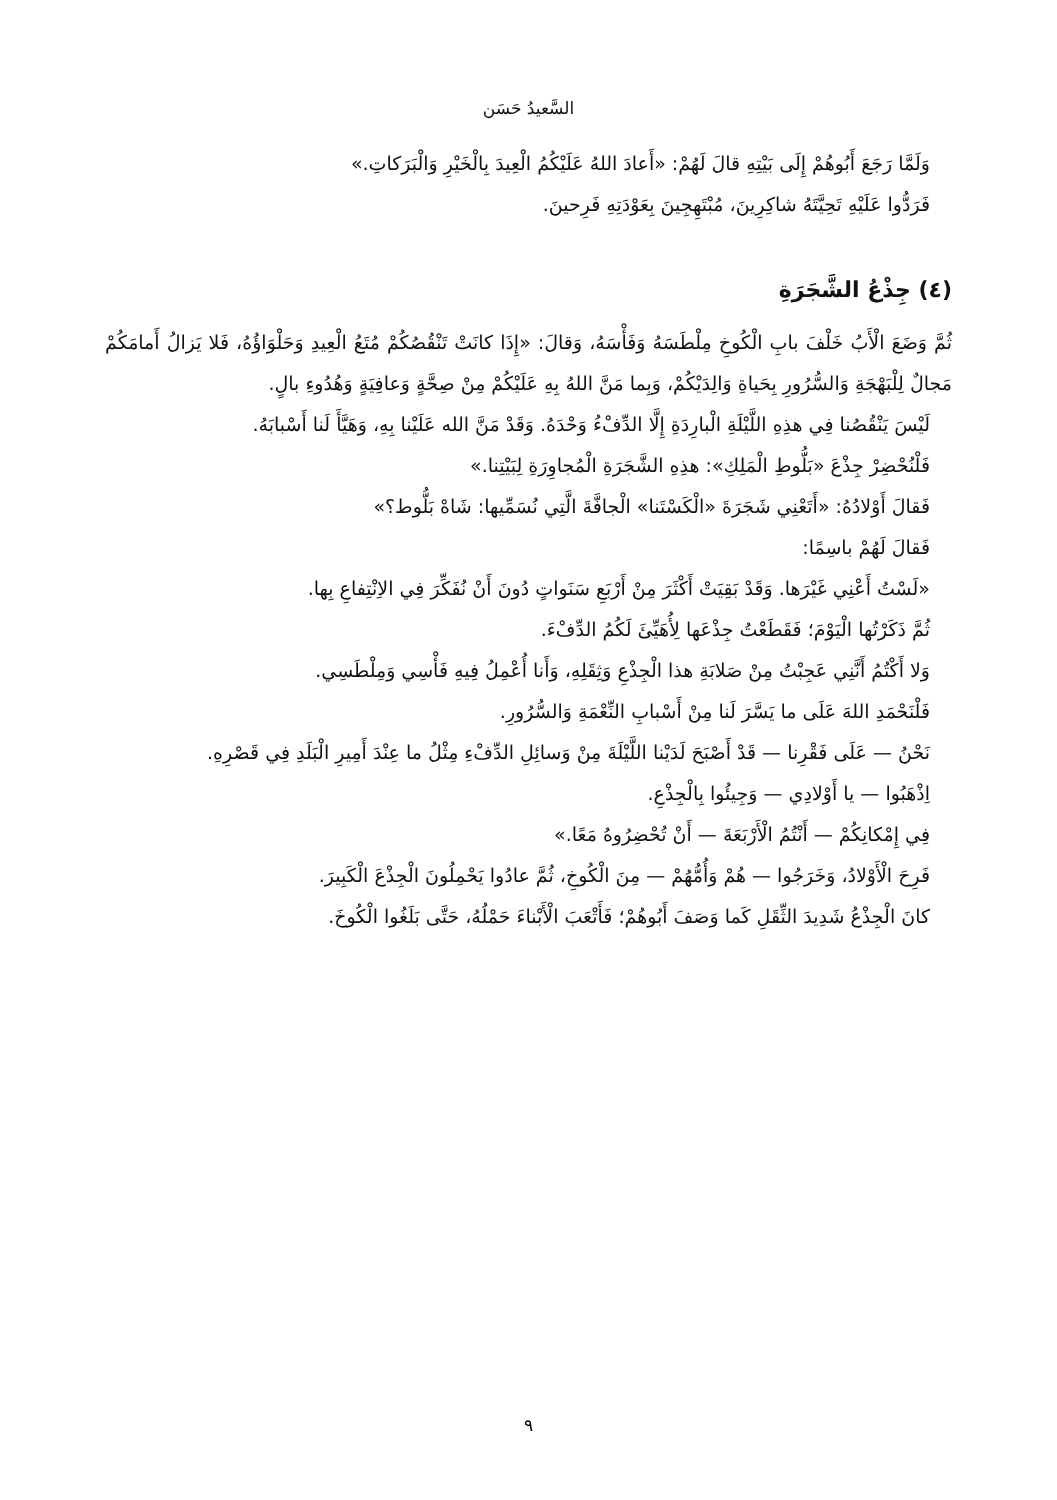السَّعيدُ حَسَن
وَلَمَّا رَجَعَ أَبُوهُمْ إِلَى بَيْتِهِ قالَ لَهُمْ: «أَعادَ اللهُ عَلَيْكُمُ الْعِيدَ بِالْخَيْرِ وَالْبَرَكاتِ.»
فَرَدُّوا عَلَيْهِ تَحِيَّتَهُ شاكِرِينَ، مُبْتَهِجِينَ بِعَوْدَتِهِ فَرِحينَ.
(٤) جِذْعُ الشَّجَرَةِ
ثُمَّ وَضَعَ الْأَبُ خَلْفَ بابِ الْكُوخِ مِلْطَسَهُ وَفَأْسَهُ، وَقالَ: «إِذَا كانَتْ تَنْقُصُكُمْ مُتَعُ الْعِيدِ وَحَلْوَاؤُهُ، فَلا يَزالُ أَمامَكُمْ مَجالٌ لِلْبَهْجَةِ وَالسُّرُورِ بِحَياةِ وَالِدَيْكُمْ، وَبِما مَنَّ اللهُ بِهِ عَلَيْكُمْ مِنْ صِحَّةٍ وَعافِيَةٍ وَهُدُوءِ بالٍ.
لَيْسَ يَنْقُصُنا فِي هذِهِ اللَّيْلَةِ الْبارِدَةِ إِلَّا الدِّفْءُ وَحْدَهُ. وَقَدْ مَنَّ الله عَلَيْنا بِهِ، وَهَيَّأَ لَنا أَسْبابَهُ.
فَلْنُحْضِرْ جِذْعَ «بَلُّوطِ الْمَلِكِ»: هذِهِ الشَّجَرَةِ الْمُجاوِرَةِ لِبَيْتِنا.»
فَقالَ أَوْلادُهُ: «أَتَعْنِي شَجَرَةَ «الْكَسْتَنا» الْجافَّةَ الَّتِي نُسَمِّيها: شَاهْ بَلُّوط؟»
فَقالَ لَهُمْ باسِمًا:
«لَسْتُ أَعْنِي غَيْرَها. وَقَدْ بَقِيَتْ أَكْثَرَ مِنْ أَرْبَعِ سَنَواتٍ دُونَ أَنْ نُفَكِّرَ فِي الاِنْتِفاعِ بِها.
ثُمَّ ذَكَرْتُها الْيَوْمَ؛ فَقَطَعْتُ جِذْعَها لِأُهَيِّئَ لَكُمُ الدِّفْءَ.
وَلا أَكْتُمُ أَنَّنِي عَجِبْتُ مِنْ صَلابَةِ هذا الْجِذْعِ وَثِقَلِهِ، وَأَنا أُعْمِلُ فِيهِ فَأْسِي وَمِلْطَسِي.
فَلْنَحْمَدِ اللهَ عَلَى ما يَسَّرَ لَنا مِنْ أَسْبابِ النِّعْمَةِ وَالسُّرُورِ.
نَحْنُ — عَلَى فَقْرِنا — قَدْ أَصْبَحَ لَدَيْنا اللَّيْلَةَ مِنْ وَسائِلِ الدِّفْءِ مِثْلُ ما عِنْدَ أَمِيرِ الْبَلَدِ فِي قَصْرِهِ.
اِذْهَبُوا — يا أَوْلادِي — وَجِيئُوا بِالْجِذْعِ.
فِي إِمْكانِكُمْ — أَنْتُمُ الْأَرْبَعَةَ — أَنْ تُحْضِرُوهُ مَعًا.»
فَرِحَ الْأَوْلادُ، وَخَرَجُوا — هُمْ وَأُمُّهُمْ — مِنَ الْكُوخِ، ثُمَّ عادُوا يَحْمِلُونَ الْجِذْعَ الْكَبِيرَ.
كانَ الْجِذْعُ شَدِيدَ الثِّقَلِ كَما وَصَفَ أَبُوهُمْ؛ فَأَتْعَبَ الْأَبْناءَ حَمْلُهُ، حَتَّى بَلَغُوا الْكُوخَ.
٩